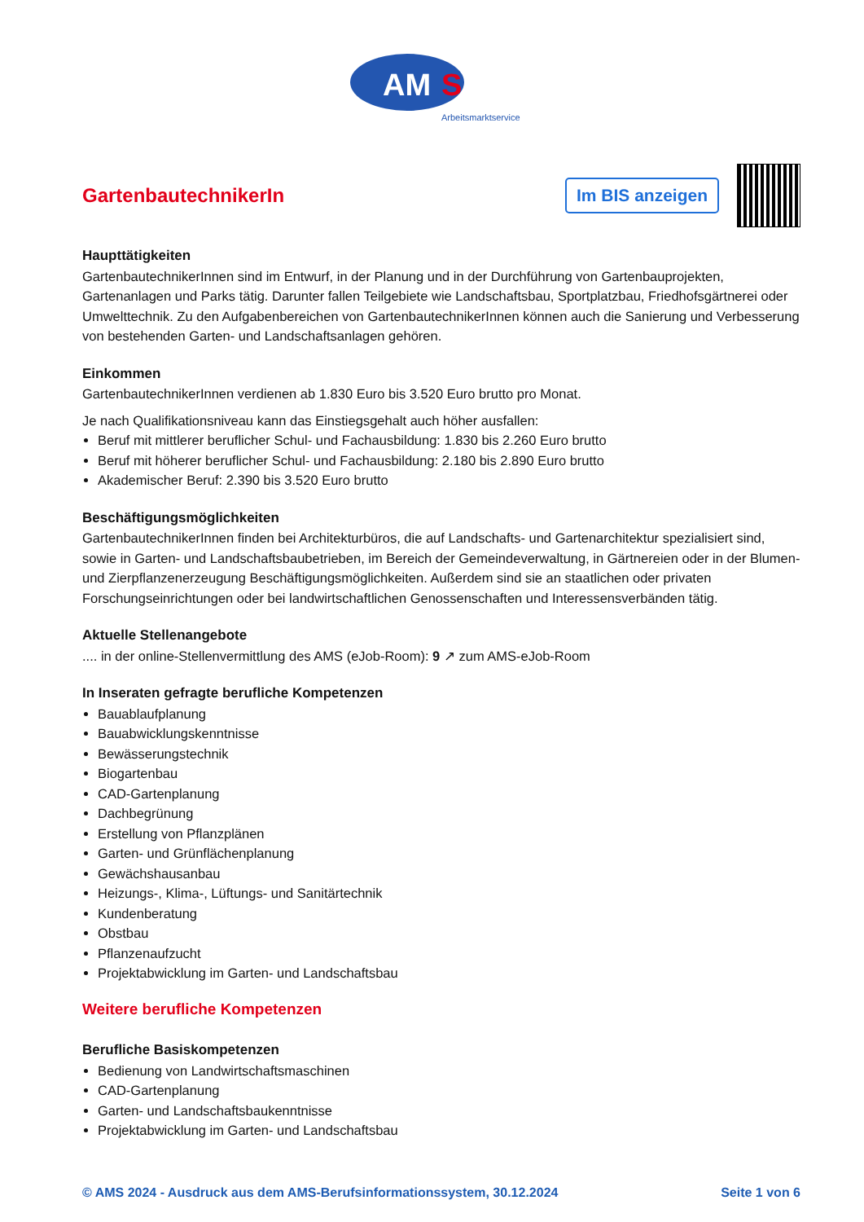AM
S
Arbeitsmarktservice
GartenbautechnikerIn
Im BIS anzeigen
Haupttätigkeiten
GartenbautechnikerInnen sind im Entwurf, in der Planung und in der Durchführung von Gartenbauprojekten, Gartenanlagen und Parks tätig. Darunter fallen Teilgebiete wie Landschaftsbau, Sportplatzbau, Friedhofsgärtnerei oder Umwelttechnik. Zu den Aufgabenbereichen von GartenbautechnikerInnen können auch die Sanierung und Verbesserung von bestehenden Garten- und Landschaftsanlagen gehören.
Einkommen
GartenbautechnikerInnen verdienen ab 1.830 Euro bis 3.520 Euro brutto pro Monat.
Je nach Qualifikationsniveau kann das Einstiegsgehalt auch höher ausfallen:
Beruf mit mittlerer beruflicher Schul- und Fachausbildung: 1.830 bis 2.260 Euro brutto
Beruf mit höherer beruflicher Schul- und Fachausbildung: 2.180 bis 2.890 Euro brutto
Akademischer Beruf: 2.390 bis 3.520 Euro brutto
Beschäftigungsmöglichkeiten
GartenbautechnikerInnen finden bei Architekturbüros, die auf Landschafts- und Gartenarchitektur spezialisiert sind, sowie in Garten- und Landschaftsbaubetrieben, im Bereich der Gemeindeverwaltung, in Gärtnereien oder in der Blumen- und Zierpflanzenerzeugung Beschäftigungsmöglichkeiten. Außerdem sind sie an staatlichen oder privaten Forschungseinrichtungen oder bei landwirtschaftlichen Genossenschaften und Interessensverbänden tätig.
Aktuelle Stellenangebote
.... in der online-Stellenvermittlung des AMS (eJob-Room): 9 ↗ zum AMS-eJob-Room
In Inseraten gefragte berufliche Kompetenzen
Bauablaufplanung
Bauabwicklungskenntnisse
Bewässerungstechnik
Biogartenbau
CAD-Gartenplanung
Dachbegrünung
Erstellung von Pflanzplänen
Garten- und Grünflächenplanung
Gewächshausanbau
Heizungs-, Klima-, Lüftungs- und Sanitärtechnik
Kundenberatung
Obstbau
Pflanzenaufzucht
Projektabwicklung im Garten- und Landschaftsbau
Weitere berufliche Kompetenzen
Berufliche Basiskompetenzen
Bedienung von Landwirtschaftsmaschinen
CAD-Gartenplanung
Garten- und Landschaftsbaukenntnisse
Projektabwicklung im Garten- und Landschaftsbau
© AMS 2024 - Ausdruck aus dem AMS-Berufsinformationssystem, 30.12.2024 Seite 1 von 6